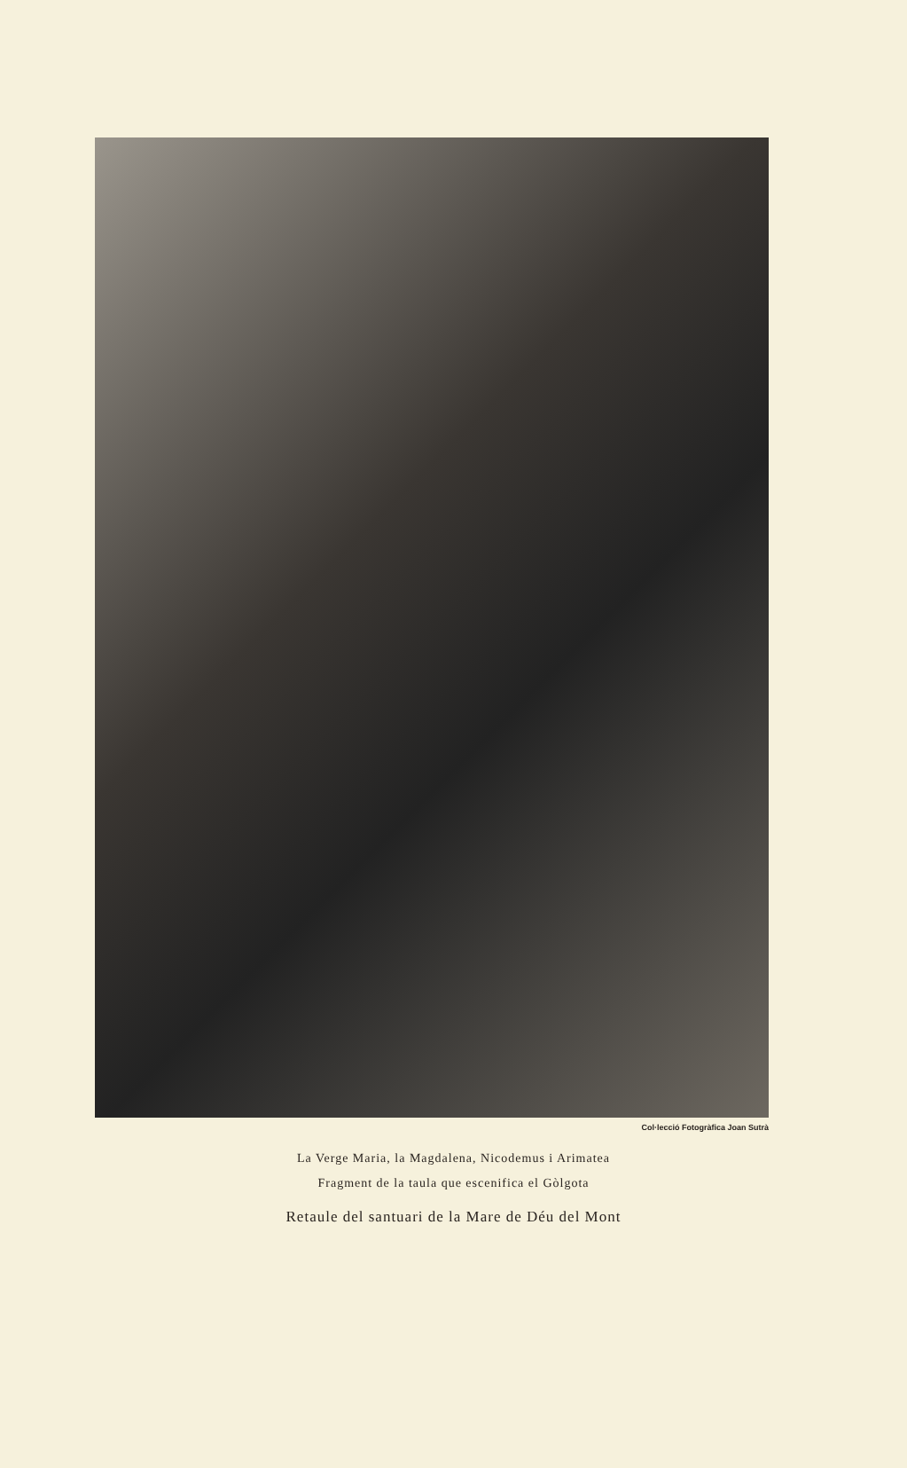Col·lecció Fotogràfica Joan Sutrà
La Verge Maria, la Magdalena, Nicodemus i Arimatea
Fragment de la taula que escenifica el Gòlgota
Retaule del santuari de la Mare de Déu del Mont